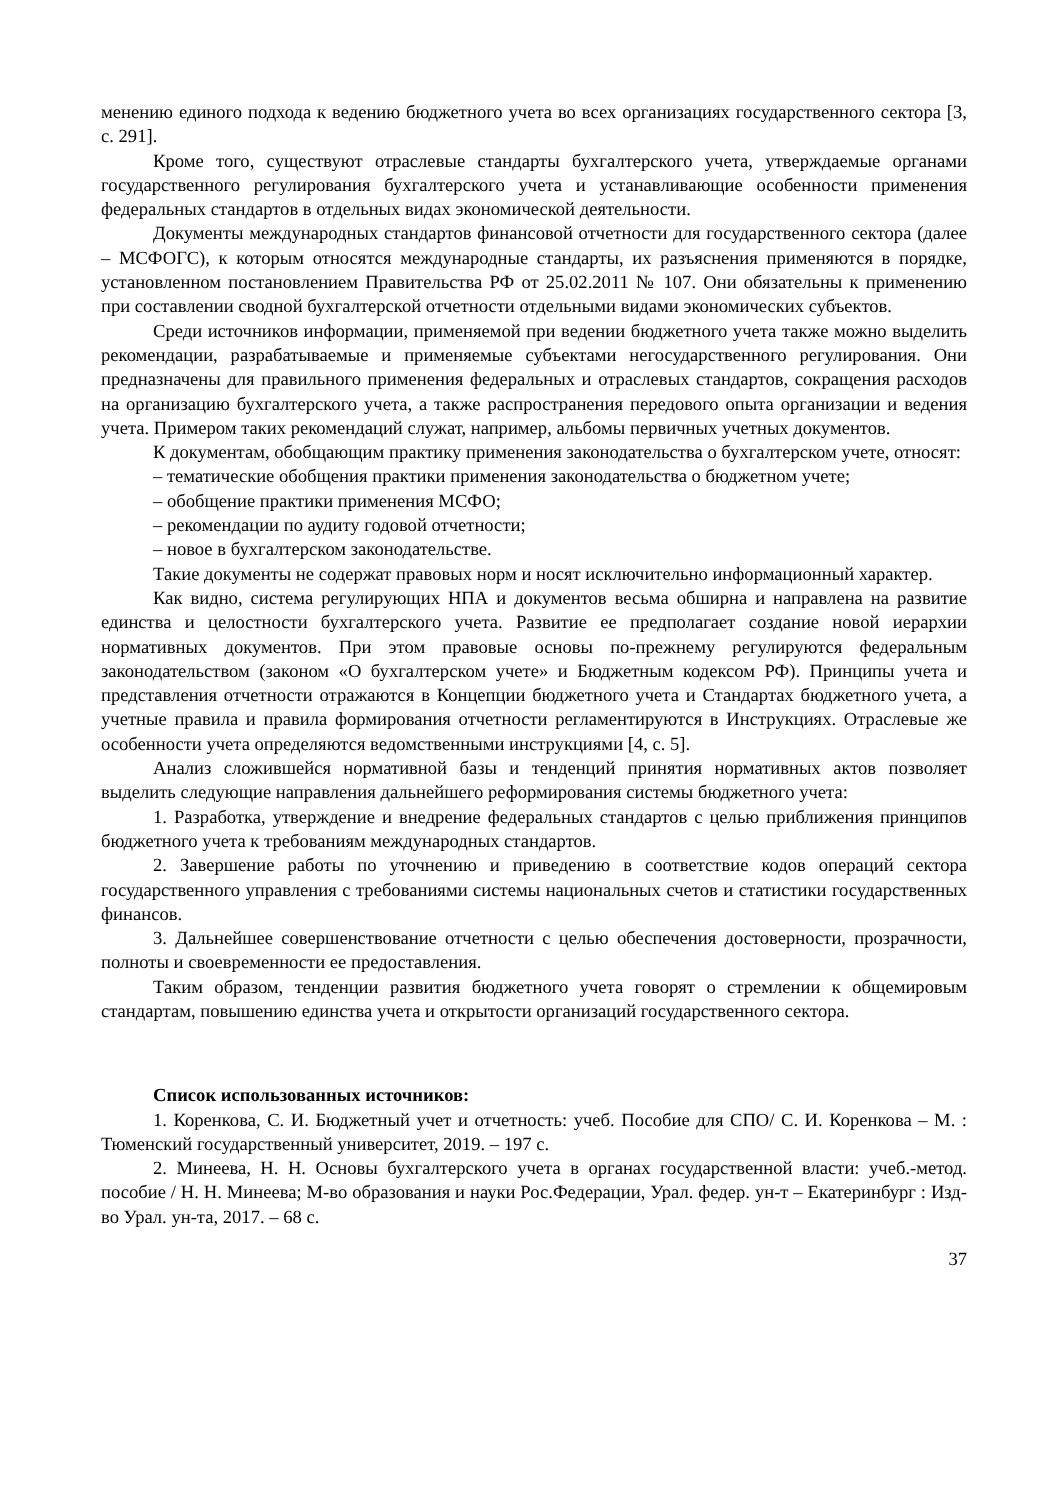менению единого подхода к ведению бюджетного учета во всех организациях государственного сектора [3, с. 291].
Кроме того, существуют отраслевые стандарты бухгалтерского учета, утверждаемые органами государственного регулирования бухгалтерского учета и устанавливающие особенности применения федеральных стандартов в отдельных видах экономической деятельности.
Документы международных стандартов финансовой отчетности для государственного сектора (далее – МСФОГС), к которым относятся международные стандарты, их разъяснения применяются в порядке, установленном постановлением Правительства РФ от 25.02.2011 № 107. Они обязательны к применению при составлении сводной бухгалтерской отчетности отдельными видами экономических субъектов.
Среди источников информации, применяемой при ведении бюджетного учета также можно выделить рекомендации, разрабатываемые и применяемые субъектами негосударственного регулирования. Они предназначены для правильного применения федеральных и отраслевых стандартов, сокращения расходов на организацию бухгалтерского учета, а также распространения передового опыта организации и ведения учета. Примером таких рекомендаций служат, например, альбомы первичных учетных документов.
К документам, обобщающим практику применения законодательства о бухгалтерском учете, относят:
– тематические обобщения практики применения законодательства о бюджетном учете;
– обобщение практики применения МСФО;
– рекомендации по аудиту годовой отчетности;
– новое в бухгалтерском законодательстве.
Такие документы не содержат правовых норм и носят исключительно информационный характер.
Как видно, система регулирующих НПА и документов весьма обширна и направлена на развитие единства и целостности бухгалтерского учета. Развитие ее предполагает создание новой иерархии нормативных документов. При этом правовые основы по-прежнему регулируются федеральным законодательством (законом «О бухгалтерском учете» и Бюджетным кодексом РФ). Принципы учета и представления отчетности отражаются в Концепции бюджетного учета и Стандартах бюджетного учета, а учетные правила и правила формирования отчетности регламентируются в Инструкциях. Отраслевые же особенности учета определяются ведомственными инструкциями [4, с. 5].
Анализ сложившейся нормативной базы и тенденций принятия нормативных актов позволяет выделить следующие направления дальнейшего реформирования системы бюджетного учета:
1. Разработка, утверждение и внедрение федеральных стандартов с целью приближения принципов бюджетного учета к требованиям международных стандартов.
2. Завершение работы по уточнению и приведению в соответствие кодов операций сектора государственного управления с требованиями системы национальных счетов и статистики государственных финансов.
3. Дальнейшее совершенствование отчетности с целью обеспечения достоверности, прозрачности, полноты и своевременности ее предоставления.
Таким образом, тенденции развития бюджетного учета говорят о стремлении к общемировым стандартам, повышению единства учета и открытости организаций государственного сектора.
Список использованных источников:
1. Коренкова, С. И. Бюджетный учет и отчетность: учеб. Пособие для СПО/ С. И. Коренкова – М. : Тюменский государственный университет, 2019. – 197 с.
2. Минеева, Н. Н. Основы бухгалтерского учета в органах государственной власти: учеб.-метод. пособие / Н. Н. Минеева; М-во образования и науки Рос.Федерации, Урал. федер. ун-т – Екатеринбург : Изд-во Урал. ун-та, 2017. – 68 с.
37